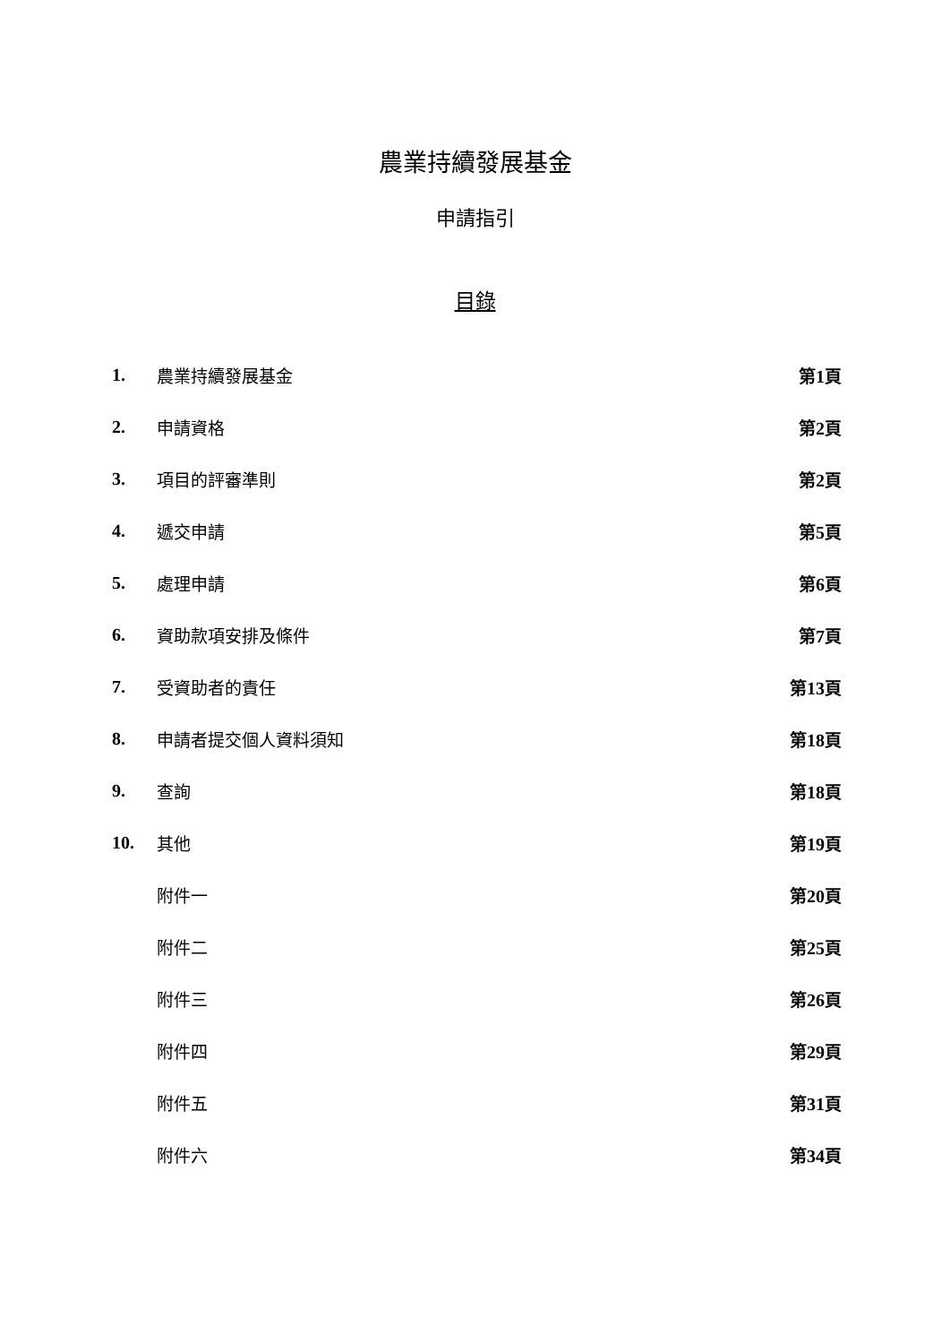農業持續發展基金
申請指引
目錄
| 1. | 農業持續發展基金 | 第 1 頁 |
| 2. | 申請資格 | 第 2 頁 |
| 3. | 項目的評審準則 | 第 2 頁 |
| 4. | 遞交申請 | 第 5 頁 |
| 5. | 處理申請 | 第 6 頁 |
| 6. | 資助款項安排及條件 | 第 7 頁 |
| 7. | 受資助者的責任 | 第 13 頁 |
| 8. | 申請者提交個人資料須知 | 第 18 頁 |
| 9. | 查詢 | 第 18 頁 |
| 10. | 其他 | 第 19 頁 |
| | 附件一 | 第 20 頁 |
| | 附件二 | 第 25 頁 |
| | 附件三 | 第 26 頁 |
| | 附件四 | 第 29 頁 |
| | 附件五 | 第 31 頁 |
| | 附件六 | 第 34 頁 |